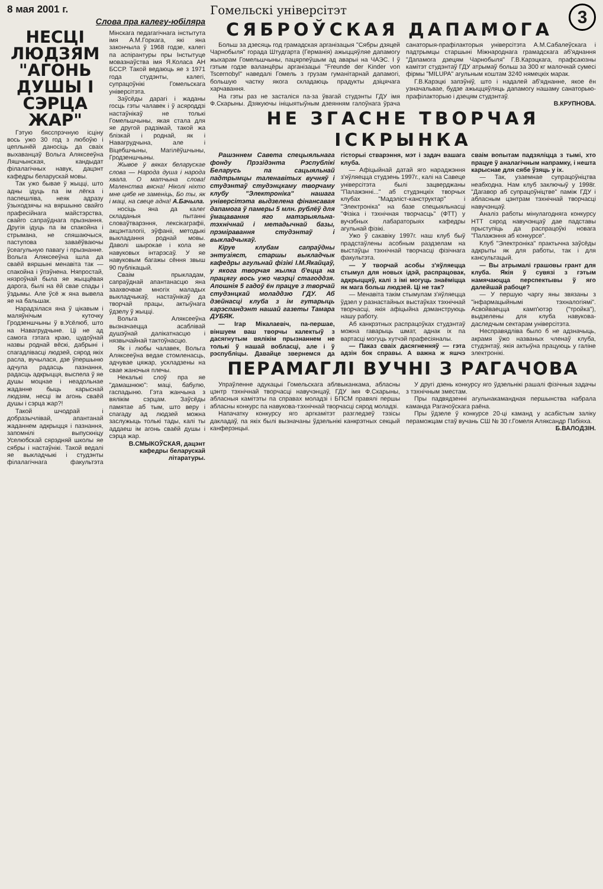8 мая 2001 г.
Слова пра калегу-юбіляра
НЕСЦІ ЛЮДЗЯМ "АГОНЬ ДУШЫ І СЭРЦА ЖАР"
Гэтую бясспрэчную ісціну вось ужо 30 год з любоўю і цеплынёй даносіць да сваіх выхаванцаў Вольга Аляксееўна Ляшчынская, кандыдат філалагічных навук, дацэнт кафедры беларускай мовы.
Так ужо бывае ў жыцці, што адны ідуць па ім лёгка і паспешліва, неяк адразу ўзыходзячы на вяршыню свайго прафесійнага майстэрства, свайго сапраўднага прызнання. Другія ідуць па ім спакойна і стрымана, не спяшаючыся, паступова заваёўваючы ўсеагульную павагу і прызнанне. Вольга Аляксееўна ішла да сваёй вяршыні менавіта так — спакойна і ўпэўнена. Няпростай, нязроўнай была яе жыццёвая дарога, былі на ёй свае спады і ўздымы. Але ўсё ж яна вывела яе на бальшак.
Нарадзілася яна ў цікавым і маляўнічым куточку Гродзеншчыны ў в.Усёлюб, што на Навагрудчыне. Ці не ад самога гэтага краю, цудоўнай назвы роднай вёскі, дабрыні і спагадлівасці людзей, сярод якіх расла, вучылася, дзе ўпершыню адчула радасць пазнання, радасць адкрыцця, выспела ў яе душы моцнае і неадольнае жаданне быць карыснай людзям, несці ім агонь сваёй душы і сэрца жар?!
Такой шчодрай і добразычлівай, апантанай жаданнем адкрыцця і пазнання, запомнілі выпускніцу Уселюбскай сярэдняй школы яе сябры і настаўнікі. Такой ведалі яе выкладчыкі і студэнты філалагічнага факультэта Мінскага педагагічнага інстытута імя А.М.Горкага, які яна закончыла ў 1968 годзе, калегі па аспірантуры пры Інстытуце мовазнаўства імя Я.Коласа АН БССР. Такой ведаюць яе з 1971 года студэнты, калегі, супрацоўнікі Гомельскага універсітэта.
Заўсёды дарагі і жаданы госць гэты чалавек і ў асяроддзі настаўнікаў не толькі Гомельшчыны, якая стала для яе другой радзімай, такой жа блізкай і роднай, як і Навагрудчына, але і Віцебшчыны, Магілёўшчыны, Гродзеншчыны.
Жывое ў вяках беларускае слова — Народа душа і народа хвала. О матчына слова! Маленства вясна! Ніколі ніхто мне цябе не заменіць, Бо ты, як і маці, на свеце адна! А.Бачыла.
носіць яна да калег складаныя пытанні словаўтварэння, лексікаграфіі, акцэнталогіі, эўфаніі, методыкі выкладання роднай мовы. Даволі шырокае і кола яе навуковых інтарэсаў. У яе навуковым багажы сёння звыш 90 публікацый.
Сваім прыкладам, сапраўднай апантанасцю яна заахвочвае многіх маладых выкладчыкаў, настаўнікаў да творчай працы, актыўнага ўдзелу ў жыцці.
Вольга Аляксееўна вызначаецца асаблівай душэўнай далікатнасцю і нязвычайнай тактоўнасцю.
Як і любы чалавек, Вольга Аляксееўна ведае стомленасць, адчувае цяжар, ускладзены на свае жаночыя плечы.
Некалькі слоў пра яе "дамашнюю": маці, бабулю, гаспадыню. Гэта жанчына з вялікім сэрцам. Заўсёды памятае аб тым, што веру і спагаду ад людзей можна заслужыць толькі тады, калі ты аддаеш ім агонь сваёй душы і сэрца жар.
В.СМЫКОЎСКАЯ, дацэнт кафедры беларускай літаратуры.
3
Гомельскі універсітэт
СЯБРОЎСКАЯ ДАПАМОГА
Больш за дзесяць год грамадская арганізацыя "Сябры дзяцей Чарнобыля" горада Штудгарта (Германія) ажыццяўляе дапамогу жыхарам Гомельшчыны, пацярпеўшым ад аварыі на ЧАЭС. І ў гэтым годзе валанцёры арганізацыі "Freunde der Kinder von Tscernobyl" наведалі Гомель з грузам гуманітарнай дапамогі, большую частку якога складаюць прадукты дзіцячага харчавання.
На гэты раз не засталіся па-за ўвагай студэнты ГДУ імя Ф.Скарыны. Дзякуючы ініцыятыўным дзеянням галоўнага ўрача санаторыя-прафілакторыя універсітэта А.М.Сабалеўскага і падтрымцы старшыні Міжнароднага грамадскага аб'яднання "Дапамога дзецям Чарнобыля" Г.В.Карэцкага, прафсаюзны камітэт студэнтаў ГДУ атрымаў больш за 300 кг малочнай сумесі фірмы "MILUPA" агульным коштам 3240 нямецкіх марак.
Г.В.Карэцкі запэўніў, што і надалей аб'яднанне, якое ён узначальвае, будзе ажыццяўляць дапамогу нашаму санаторыю-прафілакторыю і дзецям студэнтаў.
В.КРУПНОВА.
НЕ ЗГАСНЕ ТВОРЧАЯ ІСКРЫНКА
Рашэннем Савета спецыяльнага фонду Прэзідэнта Рэспублікі Беларусь па сацыяльнай падтрымцы таленавітых вучняў і студэнтаў студэнцкаму творчаму клубу "Электроніка" нашага універсітэта выдзелена фінансавая дапамога ў памеры 5 млн. рублёў для ўмацавання яго матэрыяльна-тэхнічнай і метадычнай базы, прэміравання студэнтаў і выкладчыкаў.
Кіруе клубам сапраўдны энтузіяст, старшы выкладчык кафедры агульнай фізікі І.М.Якайцаў, у якога творчая жылка б'ецца на працягу вось ужо чвэрці стагоддзя. Апошнія 5 гадоў ён працуе з творчай студэнцкай моладдзю ГДУ. Аб дзейнасці клуба з ім гутарыць карэспандэнт нашай газеты Тамара ДУБЯК.
— Ігар Мікалаевіч, па-першае, віншуем ваш творчы калектыў з дасягнутым вялікім прызнаннем не толькі ў нашай вобласці, але і ў рэспубліцы. Давайце звернемся да гісторыі стварэння, мэт і задач вашага клуба.
— Афіцыйнай датай яго нараджэння з'яўляецца студзень 1997г., калі на Савеце універсітэта былі зацверджаны "Палажэнні..." аб студэнцкіх творчых клубах "Мадэліст-канструктар" і "Электроніка" на базе спецыяльнасці "Фізіка і тэхнічная творчасць" (ФТТ) у вучэбных лабараторыях кафедры агульнай фізікі.
Ужо ў сакавіку 1997г. наш клуб быў прадстаўлены асобным раздзелам на выстаўцы тэхнічнай творчасці фізічнага факультэта.
— У творчай асобы з'яўляецца стымул для новых ідэй, распрацовак, адкрыццяў, калі з імі могуць знаёміцца як мага больш людзей. Ці не так?
— Менавіта такім стымулам з'яўляецца ўдзел у разнастайных выстаўках тэхнічнай творчасці, якія афіцыйна дэманструюць нашу работу.
Аб канкрэтных распрацоўках студэнтаў можна гаварыць шмат, аднак іх па вартасці могуць хутчэй прафесіяналы.
— Паказ сваіх дасягненняў — гэта адзін бок справы. А важна ж яшчэ сваім вопытам падзяліцца з тымі, хто працуе ў аналагічным напрамку, і нешта карыснае для сябе ўзяць у іх.
— Так, узаемнае супрацоўніцтва неабходна. Нам клуб заключыў у 1998г. "Дагавор аб супрацоўніцтве" паміж ГДУ і абласным цэнтрам тэхнічнай творчасці навучэнцаў.
Аналіз работы мінулагодняга конкурсу НТТ сярод навучэнцаў дае падставы прыступіць да распрацоўкі новага "Палажэння аб конкурсе".
Клуб "Электроніка" практычна заўсёды адкрыты як для работы, так і для кансультацый.
— Вы атрымалі грашовы грант для клуба. Якія ў сувязі з гэтым намячаюцца перспектывы ў яго далейшай рабоце?
— У першую чаргу яны звязаны з "інфармацыйнымі тэхналогіямі". Асвойваецца камп'ютэр ("тройка"), выдзелены для клуба навукова-даследчым сектарам універсітэта.
Несправядліва было б не адзначыць, акрамя ўжо названых членаў клуба, студэнтаў, якія актыўна працуюць у галіне электронікі.
ПЕРАМАГЛІ ВУЧНІ З РАГАЧОВА
Упраўленне адукацыі Гомельскага аблвыканкама, абласны цэнтр тэхнічнай творчасці навучэнцаў, ГДУ імя Ф.Скарыны, абласныя камітэты па справах моладзі і БПСМ правялі першы абласны конкурс па навукова-тэхнічнай творчасці сярод моладзі.
Напачатку конкурсу яго аргкамітэт разгледзеў тэзісы дакладаў, па якіх былі вызначаны ўдзельнікі канкрэтных секцый канферэнцыі.
У другі дзень конкурсу яго ўдзельнікі рашалі фізічныя задачы з тэхнічным зместам.
Пры падвядзенні агульнакамандная першынства набрала каманда Рагачоўскага раёна.
Пры ўдзеле ў конкурсе 20-ці каманд у асабістым заліку пераможцам стаў вучань СШ № 30 г.Гомеля Аляксандр Пабіяха.
Б.ВАЛОДЗІН.